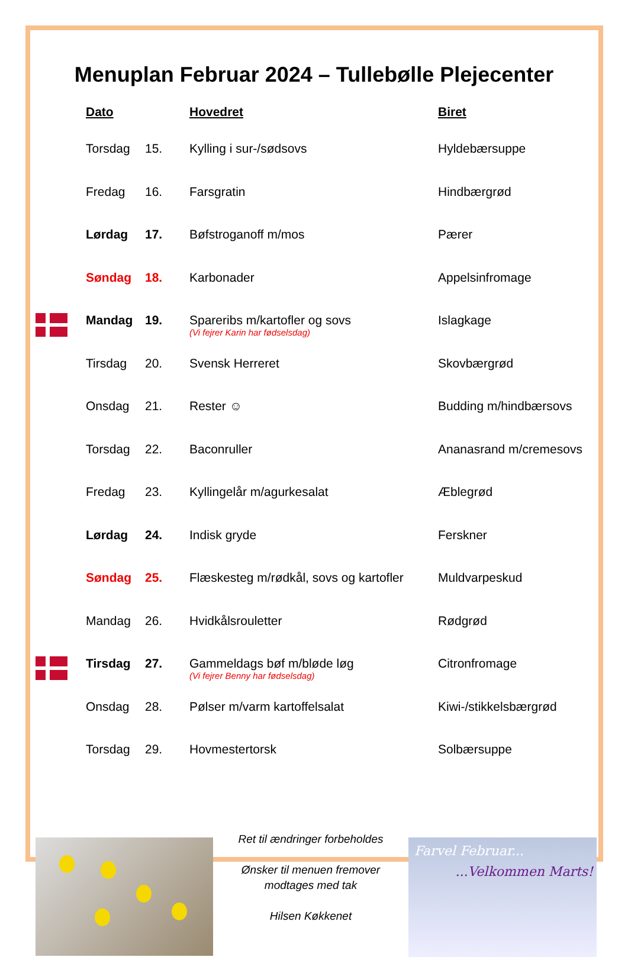Menuplan Februar 2024 – Tullebølle Plejecenter
| | Dato | | Hovedret | Biret |
| --- | --- | --- | --- | --- |
| | Torsdag | 15. | Kylling i sur-/sødsovs | Hyldebærsuppe |
| | Fredag | 16. | Farsgratin | Hindbærgrød |
| | Lørdag | 17. | Bøfstroganoff m/mos | Pærer |
| | Søndag | 18. | Karbonader | Appelsinfromage |
| | Mandag | 19. | Spareribs m/kartofler og sovs (Vi fejrer Karin har fødselsdag) | Islagkage |
| | Tirsdag | 20. | Svensk Herreret | Skovbærgrød |
| | Onsdag | 21. | Rester ☺ | Budding m/hindbærsovs |
| | Torsdag | 22. | Baconruller | Ananasrand m/cremesovs |
| | Fredag | 23. | Kyllingelår m/agurkesalat | Æblegrød |
| | Lørdag | 24. | Indisk gryde | Ferskner |
| | Søndag | 25. | Flæskesteg m/rødkål, sovs og kartofler | Muldvarpeskud |
| | Mandag | 26. | Hvidkålsrouletter | Rødgrød |
| | Tirsdag | 27. | Gammeldags bøf m/bløde løg (Vi fejrer Benny har fødselsdag) | Citronfromage |
| | Onsdag | 28. | Pølser m/varm kartoffelsalat | Kiwi-/stikkelsbærgrød |
| | Torsdag | 29. | Hovmestertorsk | Solbærsuppe |
Ret til ændringer forbeholdes
Ønsker til menuen fremover
modtages med tak
Hilsen Køkkenet
Farvel Februar...
...Velkommen Marts!